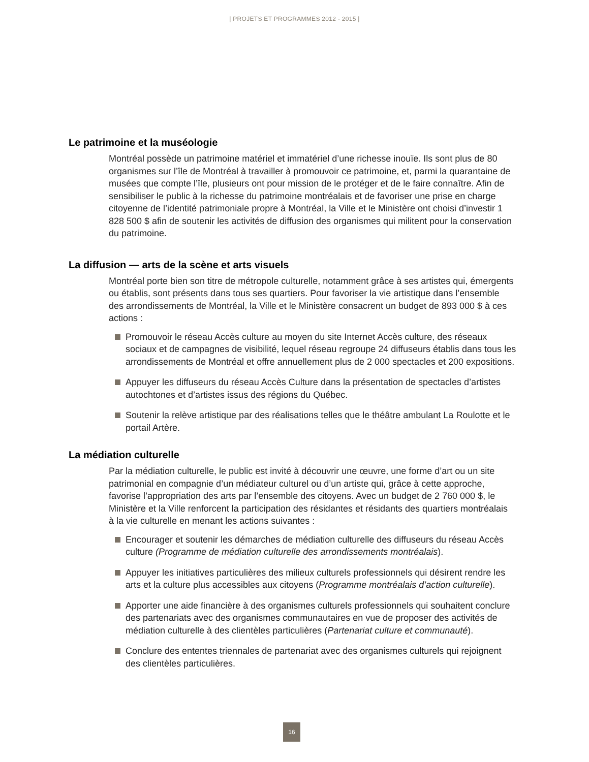| PROJETS ET PROGRAMMES 2012 - 2015 |
Le patrimoine et la muséologie
Montréal possède un patrimoine matériel et immatériel d’une richesse inouïe. Ils sont plus de 80 organismes sur l’île de Montréal à travailler à promouvoir ce patrimoine, et, parmi la quarantaine de musées que compte l’île, plusieurs ont pour mission de le protéger et de le faire connaître. Afin de sensibiliser le public à la richesse du patrimoine montréalais et de favoriser une prise en charge citoyenne de l’identité patrimoniale propre à Montréal, la Ville et le Ministère ont choisi d’investir 1 828 500 $ afin de soutenir les activités de diffusion des organismes qui militent pour la conservation du patrimoine.
La diffusion — arts de la scène et arts visuels
Montréal porte bien son titre de métropole culturelle, notamment grâce à ses artistes qui, émergents ou établis, sont présents dans tous ses quartiers. Pour favoriser la vie artistique dans l’ensemble des arrondissements de Montréal, la Ville et le Ministère consacrent un budget de 893 000 $ à ces actions :
Promouvoir le réseau Accès culture au moyen du site Internet Accès culture, des réseaux sociaux et de campagnes de visibilité, lequel réseau regroupe 24 diffuseurs établis dans tous les arrondissements de Montréal et offre annuellement plus de 2 000 spectacles et 200 expositions.
Appuyer les diffuseurs du réseau Accès Culture dans la présentation de spectacles d’artistes autochtones et d’artistes issus des régions du Québec.
Soutenir la relève artistique par des réalisations telles que le théâtre ambulant La Roulotte et le portail Artère.
La médiation culturelle
Par la médiation culturelle, le public est invité à découvrir une œuvre, une forme d’art ou un site patrimonial en compagnie d’un médiateur culturel ou d’un artiste qui, grâce à cette approche, favorise l’appropriation des arts par l’ensemble des citoyens. Avec un budget de 2 760 000 $, le Ministère et la Ville renforcent la participation des résidantes et résidants des quartiers montréalais à la vie culturelle en menant les actions suivantes :
Encourager et soutenir les démarches de médiation culturelle des diffuseurs du réseau Accès culture (Programme de médiation culturelle des arrondissements montréalais).
Appuyer les initiatives particulières des milieux culturels professionnels qui désirent rendre les arts et la culture plus accessibles aux citoyens (Programme montréalais d’action culturelle).
Apporter une aide financière à des organismes culturels professionnels qui souhaitent conclure des partenariats avec des organismes communautaires en vue de proposer des activités de médiation culturelle à des clientèles particulières (Partenariat culture et communauté).
Conclure des ententes triennales de partenariat avec des organismes culturels qui rejoignent des clientèles particulières.
16